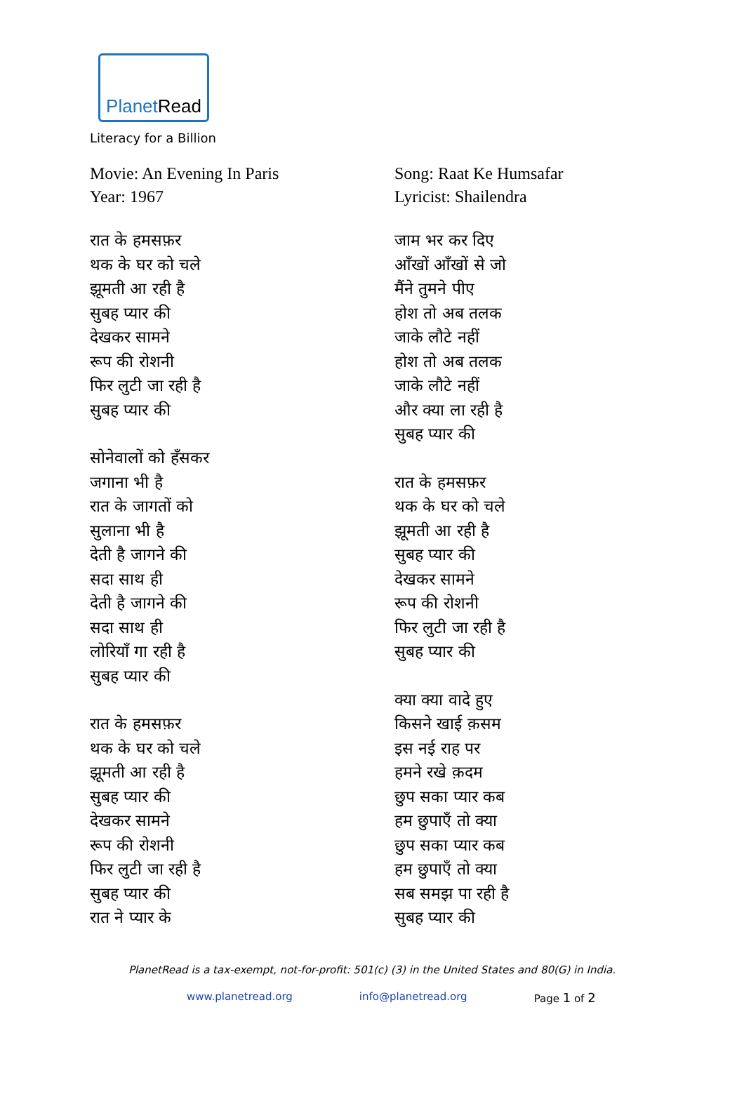PlanetRead
Literacy for a Billion
Movie: An Evening In Paris
Year: 1967
रात के हमसफ़र
थक के घर को चले
झूमती आ रही है
सुबह प्यार की
देखकर सामने
रूप की रोशनी
फिर लुटी जा रही है
सुबह प्यार की
सोनेवालों को हँसकर
जगाना भी है
रात के जागतों को
सुलाना भी है
देती है जागने की
सदा साथ ही
देती है जागने की
सदा साथ ही
लोरियाँ गा रही है
सुबह प्यार की
रात के हमसफ़र
थक के घर को चले
झूमती आ रही है
सुबह प्यार की
देखकर सामने
रूप की रोशनी
फिर लुटी जा रही है
सुबह प्यार की
रात ने प्यार के
Song: Raat Ke Humsafar
Lyricist: Shailendra
जाम भर कर दिए
आँखों आँखों से जो
मैंने तुमने पीए
होश तो अब तलक
जाके लौटे नहीं
होश तो अब तलक
जाके लौटे नहीं
और क्या ला रही है
सुबह प्यार की
रात के हमसफ़र
थक के घर को चले
झूमती आ रही है
सुबह प्यार की
देखकर सामने
रूप की रोशनी
फिर लुटी जा रही है
सुबह प्यार की
क्या क्या वादे हुए
किसने खाई क़सम
इस नई राह पर
हमने रखे क़दम
छुप सका प्यार कब
हम छुपाएँ तो क्या
छुप सका प्यार कब
हम छुपाएँ तो क्या
सब समझ पा रही है
सुबह प्यार की
PlanetRead is a tax-exempt, not-for-profit: 501(c) (3) in the United States and 80(G) in India.
www.planetread.org info@planetread.org Page 1 of 2